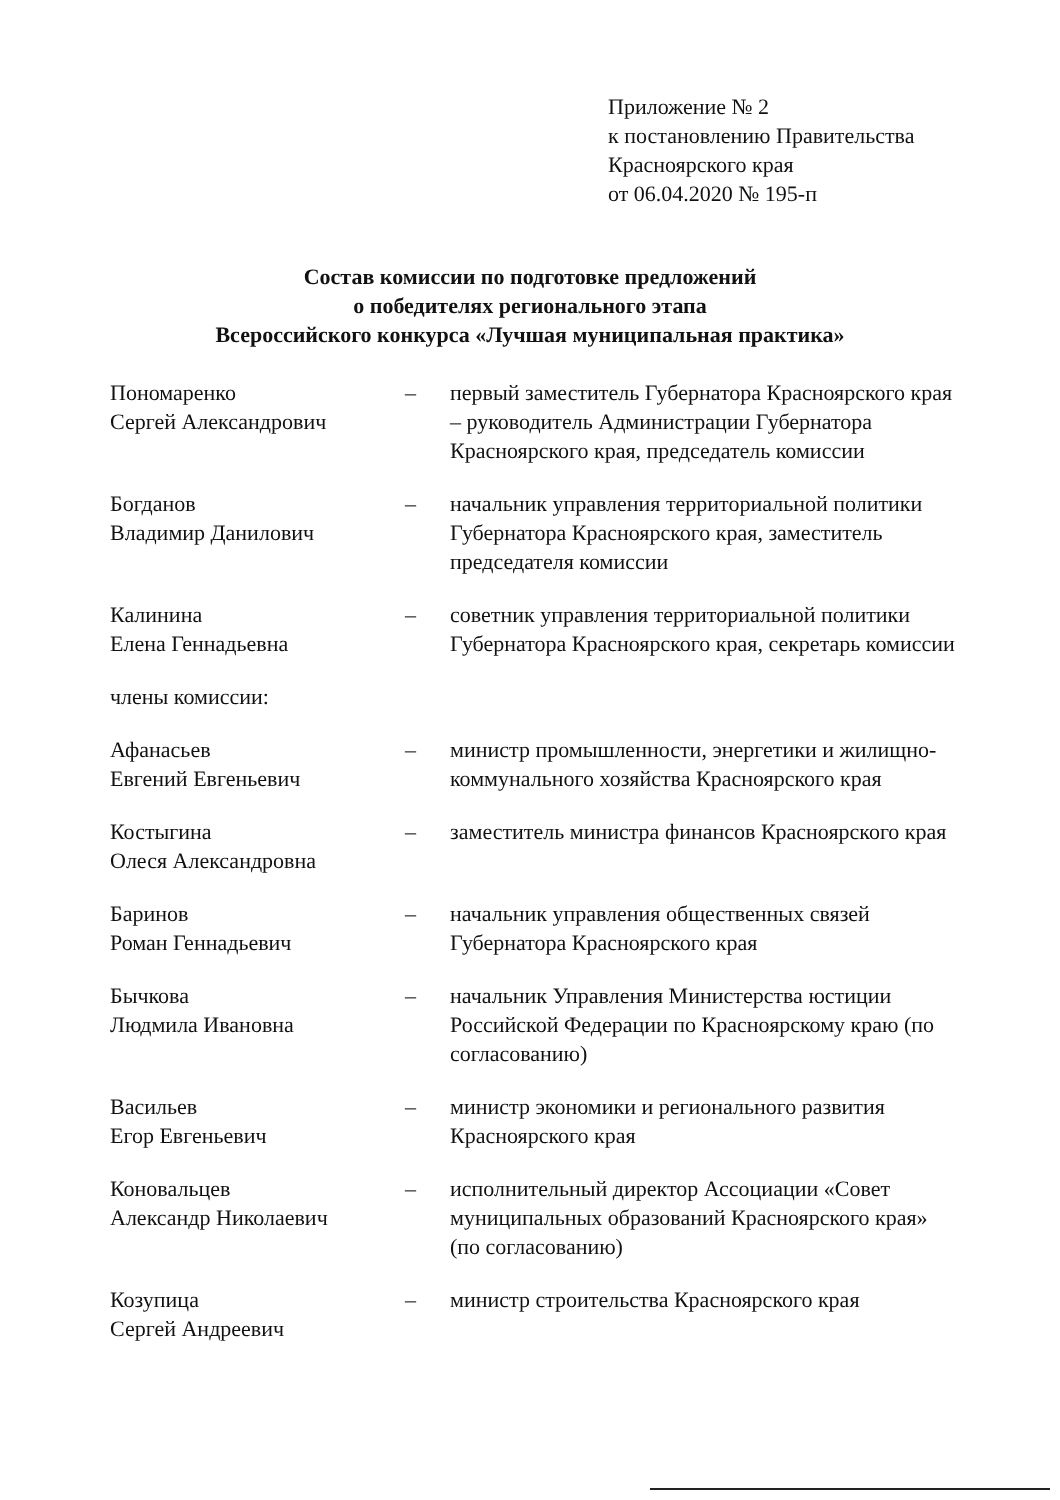Приложение № 2
к постановлению Правительства
Красноярского края
от 06.04.2020 № 195-п
Состав комиссии по подготовке предложений
о победителях регионального этапа
Всероссийского конкурса «Лучшая муниципальная практика»
| Пономаренко Сергей Александрович | – | первый заместитель Губернатора Красноярского края – руководитель Администрации Губернатора Красноярского края, председатель комиссии |
| Богданов Владимир Данилович | – | начальник управления территориальной политики Губернатора Красноярского края, заместитель председателя комиссии |
| Калинина Елена Геннадьевна | – | советник управления территориальной политики Губернатора Красноярского края, секретарь комиссии |
| члены комиссии: | | |
| Афанасьев Евгений Евгеньевич | – | министр промышленности, энергетики и жилищно-коммунального хозяйства Красноярского края |
| Костыгина Олеся Александровна | – | заместитель министра финансов Красноярского края |
| Баринов Роман Геннадьевич | – | начальник управления общественных связей Губернатора Красноярского края |
| Бычкова Людмила Ивановна | – | начальник Управления Министерства юстиции Российской Федерации по Красноярскому краю (по согласованию) |
| Васильев Егор Евгеньевич | – | министр экономики и регионального развития Красноярского края |
| Коновальцев Александр Николаевич | – | исполнительный директор Ассоциации «Совет муниципальных образований Красноярского края» (по согласованию) |
| Козупица Сергей Андреевич | – | министр строительства Красноярского края |